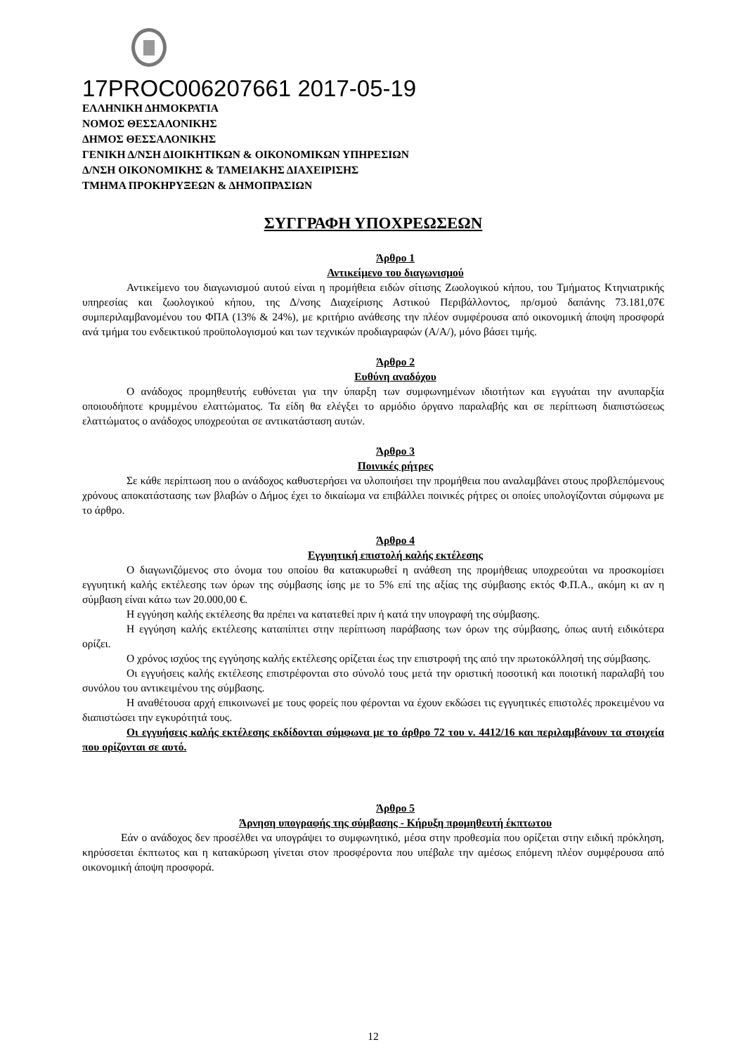17PROC006207661 2017-05-19
ΕΛΛΗΝΙΚΗ ΔΗΜΟΚΡΑΤΙΑ
ΝΟΜΟΣ ΘΕΣΣΑΛΟΝΙΚΗΣ
ΔΗΜΟΣ ΘΕΣΣΑΛΟΝΙΚΗΣ
ΓΕΝΙΚΗ Δ/ΝΣΗ ΔΙΟΙΚΗΤΙΚΩΝ & ΟΙΚΟΝΟΜΙΚΩΝ ΥΠΗΡΕΣΙΩΝ
Δ/ΝΣΗ ΟΙΚΟΝΟΜΙΚΗΣ & ΤΑΜΕΙΑΚΗΣ ΔΙΑΧΕΙΡΙΣΗΣ
ΤΜΗΜΑ ΠΡΟΚΗΡΥΞΕΩΝ & ΔΗΜΟΠΡΑΣΙΩΝ
ΣΥΓΓΡΑΦΗ ΥΠΟΧΡΕΩΣΕΩΝ
Άρθρο 1
Αντικείμενο του διαγωνισμού
Αντικείμενο του διαγωνισμού αυτού είναι η προμήθεια ειδών σίτισης Ζωολογικού κήπου, του Τμήματος Κτηνιατρικής υπηρεσίας και ζωολογικού κήπου, της Δ/νσης Διαχείρισης Αστικού Περιβάλλοντος, πρ/σμού δαπάνης 73.181,07€ συμπεριλαμβανομένου του ΦΠΑ (13% & 24%), με κριτήριο ανάθεσης την πλέον συμφέρουσα από οικονομική άποψη προσφορά ανά τμήμα του ενδεικτικού προϋπολογισμού και των τεχνικών προδιαγραφών (Α/Α/), μόνο βάσει τιμής.
Άρθρο 2
Ευθύνη αναδόχου
Ο ανάδοχος προμηθευτής ευθύνεται για την ύπαρξη των συμφωνημένων ιδιοτήτων και εγγυάται την ανυπαρξία οποιουδήποτε κρυμμένου ελαττώματος. Τα είδη θα ελέγξει το αρμόδιο όργανο παραλαβής και σε περίπτωση διαπιστώσεως ελαττώματος ο ανάδοχος υποχρεούται σε αντικατάσταση αυτών.
Άρθρο 3
Ποινικές ρήτρες
Σε κάθε περίπτωση που ο ανάδοχος καθυστερήσει να υλοποιήσει την προμήθεια που αναλαμβάνει στους προβλεπόμενους χρόνους αποκατάστασης των βλαβών ο Δήμος έχει το δικαίωμα να επιβάλλει ποινικές ρήτρες οι οποίες υπολογίζονται σύμφωνα με το άρθρο.
Άρθρο 4
Εγγυητική επιστολή καλής εκτέλεσης
Ο διαγωνιζόμενος στο όνομα του οποίου θα κατακυρωθεί η ανάθεση της προμήθειας υποχρεούται να προσκομίσει εγγυητική καλής εκτέλεσης των όρων της σύμβασης ίσης με το 5% επί της αξίας της σύμβασης εκτός Φ.Π.Α., ακόμη κι αν η σύμβαση είναι κάτω των 20.000,00 €.
Η εγγύηση καλής εκτέλεσης θα πρέπει να κατατεθεί πριν ή κατά την υπογραφή της σύμβασης.
Η εγγύηση καλής εκτέλεσης καταπίπτει στην περίπτωση παράβασης των όρων της σύμβασης, όπως αυτή ειδικότερα ορίζει.
Ο χρόνος ισχύος της εγγύησης καλής εκτέλεσης ορίζεται έως την επιστροφή της από την πρωτοκόλλησή της σύμβασης.
Οι εγγυήσεις καλής εκτέλεσης επιστρέφονται στο σύνολό τους μετά την οριστική ποσοτική και ποιοτική παραλαβή του συνόλου του αντικειμένου της σύμβασης.
Η αναθέτουσα αρχή επικοινωνεί με τους φορείς που φέρονται να έχουν εκδώσει τις εγγυητικές επιστολές προκειμένου να διαπιστώσει την εγκυρότητά τους.
Οι εγγυήσεις καλής εκτέλεσης εκδίδονται σύμφωνα με το άρθρο 72 του ν. 4412/16 και περιλαμβάνουν τα στοιχεία που ορίζονται σε αυτό.
Άρθρο 5
Άρνηση υπογραφής της σύμβασης - Κήρυξη προμηθευτή έκπτωτου
Εάν ο ανάδοχος δεν προσέλθει να υπογράψει το συμφωνητικό, μέσα στην προθεσμία που ορίζεται στην ειδική πρόκληση, κηρύσσεται έκπτωτος και η κατακύρωση γίνεται στον προσφέροντα που υπέβαλε την αμέσως επόμενη πλέον συμφέρουσα από οικονομική άποψη προσφορά.
12